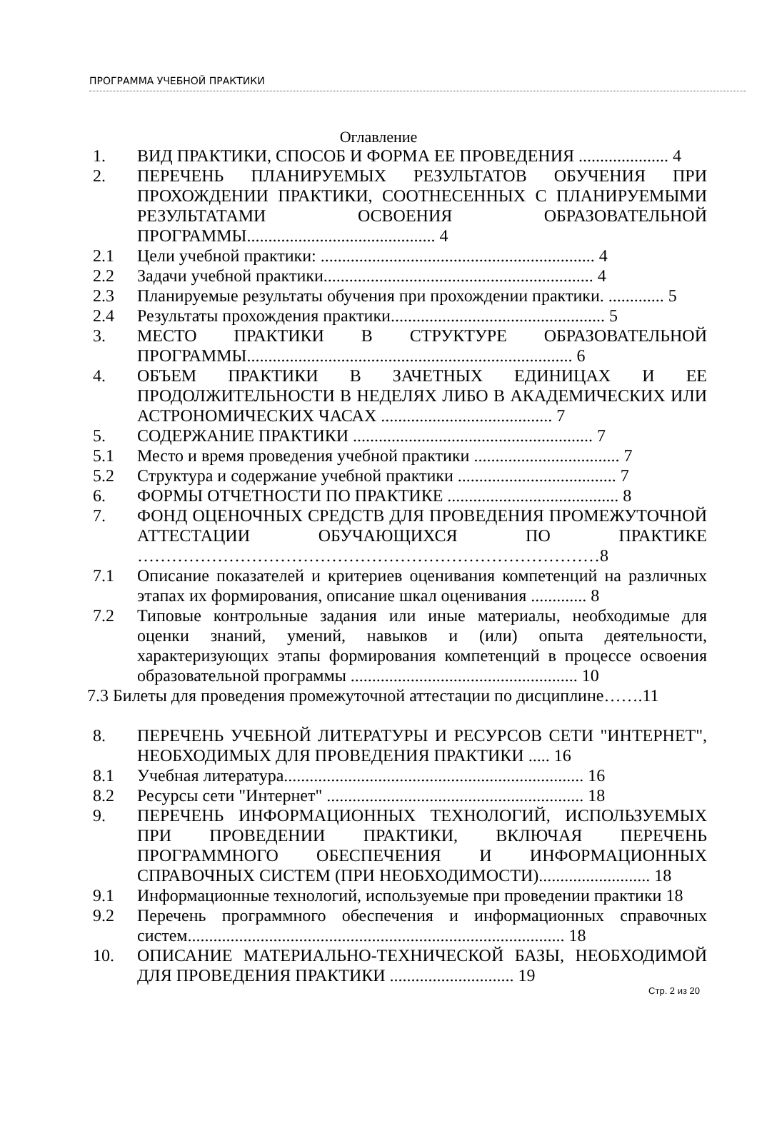ПРОГРАММА УЧЕБНОЙ ПРАКТИКИ
Оглавление
1. ВИД ПРАКТИКИ, СПОСОБ И ФОРМА ЕЕ ПРОВЕДЕНИЯ ..................... 4
2. ПЕРЕЧЕНЬ ПЛАНИРУЕМЫХ РЕЗУЛЬТАТОВ ОБУЧЕНИЯ ПРИ ПРОХОЖДЕНИИ ПРАКТИКИ, СООТНЕСЕННЫХ С ПЛАНИРУЕМЫМИ РЕЗУЛЬТАТАМИ ОСВОЕНИЯ ОБРАЗОВАТЕЛЬНОЙ ПРОГРАММЫ............................................ 4
2.1 Цели учебной практики: ................................................................ 4
2.2 Задачи учебной практики............................................................... 4
2.3 Планируемые результаты обучения при прохождении практики. ............. 5
2.4 Результаты прохождения практики.................................................. 5
3. МЕСТО ПРАКТИКИ В СТРУКТУРЕ ОБРАЗОВАТЕЛЬНОЙ ПРОГРАММЫ............................................................................ 6
4. ОБЪЕМ ПРАКТИКИ В ЗАЧЕТНЫХ ЕДИНИЦАХ И ЕЕ ПРОДОЛЖИТЕЛЬНОСТИ В НЕДЕЛЯХ ЛИБО В АКАДЕМИЧЕСКИХ ИЛИ АСТРОНОМИЧЕСКИХ ЧАСАХ ........................................ 7
5. СОДЕРЖАНИЕ ПРАКТИКИ ........................................................ 7
5.1 Место и время проведения учебной практики .................................. 7
5.2 Структура и содержание учебной практики ..................................... 7
6. ФОРМЫ ОТЧЕТНОСТИ ПО ПРАКТИКЕ ........................................ 8
7. ФОНД ОЦЕНОЧНЫХ СРЕДСТВ ДЛЯ ПРОВЕДЕНИЯ ПРОМЕЖУТОЧНОЙ АТТЕСТАЦИИ ОБУЧАЮЩИХСЯ ПО ПРАКТИКЕ ………………………………………………………………………8
7.1 Описание показателей и критериев оценивания компетенций на различных этапах их формирования, описание шкал оценивания ............. 8
7.2 Типовые контрольные задания или иные материалы, необходимые для оценки знаний, умений, навыков и (или) опыта деятельности, характеризующих этапы формирования компетенций в процессе освоения образовательной программы ..................................................... 10
7.3 Билеты для проведения промежуточной аттестации по дисциплине…….11
8. ПЕРЕЧЕНЬ УЧЕБНОЙ ЛИТЕРАТУРЫ И РЕСУРСОВ СЕТИ "ИНТЕРНЕТ", НЕОБХОДИМЫХ ДЛЯ ПРОВЕДЕНИЯ ПРАКТИКИ ..... 16
8.1 Учебная литература...................................................................... 16
8.2 Ресурсы сети "Интернет" ............................................................ 18
9. ПЕРЕЧЕНЬ ИНФОРМАЦИОННЫХ ТЕХНОЛОГИЙ, ИСПОЛЬЗУЕМЫХ ПРИ ПРОВЕДЕНИИ ПРАКТИКИ, ВКЛЮЧАЯ ПЕРЕЧЕНЬ ПРОГРАММНОГО ОБЕСПЕЧЕНИЯ И ИНФОРМАЦИОННЫХ СПРАВОЧНЫХ СИСТЕМ (ПРИ НЕОБХОДИМОСТИ).......................... 18
9.1 Информационные технологий, используемые при проведении практики 18
9.2 Перечень программного обеспечения и информационных справочных систем........................................................................................ 18
10. ОПИСАНИЕ МАТЕРИАЛЬНО-ТЕХНИЧЕСКОЙ БАЗЫ, НЕОБХОДИМОЙ ДЛЯ ПРОВЕДЕНИЯ ПРАКТИКИ ............................. 19
Стр. 2 из 20